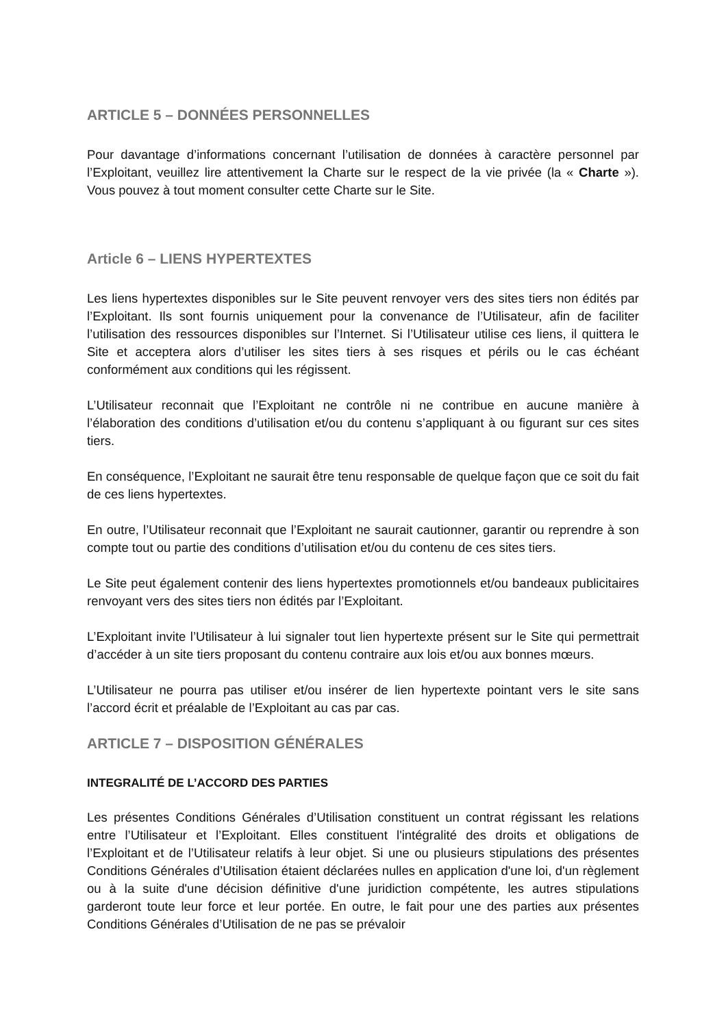ARTICLE 5 – DONNÉES PERSONNELLES
Pour davantage d’informations concernant l’utilisation de données à caractère personnel par l’Exploitant, veuillez lire attentivement la Charte sur le respect de la vie privée (la « Charte »). Vous pouvez à tout moment consulter cette Charte sur le Site.
Article 6 – LIENS HYPERTEXTES
Les liens hypertextes disponibles sur le Site peuvent renvoyer vers des sites tiers non édités par l’Exploitant. Ils sont fournis uniquement pour la convenance de l’Utilisateur, afin de faciliter l’utilisation des ressources disponibles sur l’Internet. Si l’Utilisateur utilise ces liens, il quittera le Site et acceptera alors d’utiliser les sites tiers à ses risques et périls ou le cas échéant conformément aux conditions qui les régissent.
L’Utilisateur reconnait que l’Exploitant ne contrôle ni ne contribue en aucune manière à l’élaboration des conditions d’utilisation et/ou du contenu s’appliquant à ou figurant sur ces sites tiers.
En conséquence, l’Exploitant ne saurait être tenu responsable de quelque façon que ce soit du fait de ces liens hypertextes.
En outre, l’Utilisateur reconnait que l’Exploitant ne saurait cautionner, garantir ou reprendre à son compte tout ou partie des conditions d’utilisation et/ou du contenu de ces sites tiers.
Le Site peut également contenir des liens hypertextes promotionnels et/ou bandeaux publicitaires renvoyant vers des sites tiers non édités par l’Exploitant.
L’Exploitant invite l’Utilisateur à lui signaler tout lien hypertexte présent sur le Site qui permettrait d’accéder à un site tiers proposant du contenu contraire aux lois et/ou aux bonnes mœurs.
L’Utilisateur ne pourra pas utiliser et/ou insérer de lien hypertexte pointant vers le site sans l’accord écrit et préalable de l’Exploitant au cas par cas.
ARTICLE 7 – DISPOSITION GÉNÉRALES
INTEGRALITÉ DE L’ACCORD DES PARTIES
Les présentes Conditions Générales d’Utilisation constituent un contrat régissant les relations entre l’Utilisateur et l’Exploitant. Elles constituent l'intégralité des droits et obligations de l’Exploitant et de l’Utilisateur relatifs à leur objet. Si une ou plusieurs stipulations des présentes Conditions Générales d’Utilisation étaient déclarées nulles en application d'une loi, d'un règlement ou à la suite d'une décision définitive d'une juridiction compétente, les autres stipulations garderont toute leur force et leur portée. En outre, le fait pour une des parties aux présentes Conditions Générales d’Utilisation de ne pas se prévaloir